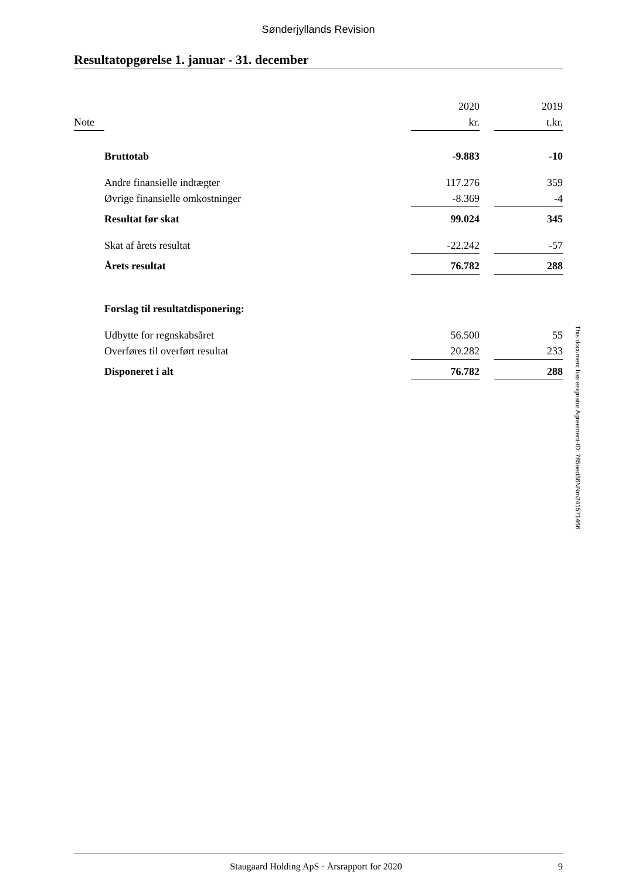Sønderjyllands Revision
Resultatopgørelse 1. januar - 31. december
| | | 2020 | | 2019 |
| --- | --- | --- | --- | --- |
| Note | | kr. | | t.kr. |
| | Bruttotab | -9.883 | | -10 |
| | Andre finansielle indtægter | 117.276 | | 359 |
| | Øvrige finansielle omkostninger | -8.369 | | -4 |
| | Resultat før skat | 99.024 | | 345 |
| | Skat af årets resultat | -22.242 | | -57 |
| | Årets resultat | 76.782 | | 288 |
| | Forslag til resultatdisponering: | | | |
| | Udbytte for regnskabsåret | 56.500 | | 55 |
| | Overføres til overført resultat | 20.282 | | 233 |
| | Disponeret i alt | 76.782 | | 288 |
Staugaard Holding ApS · Årsrapport for 2020 9
This document has esignatur Agreement-ID: 785aed56NNm241571466